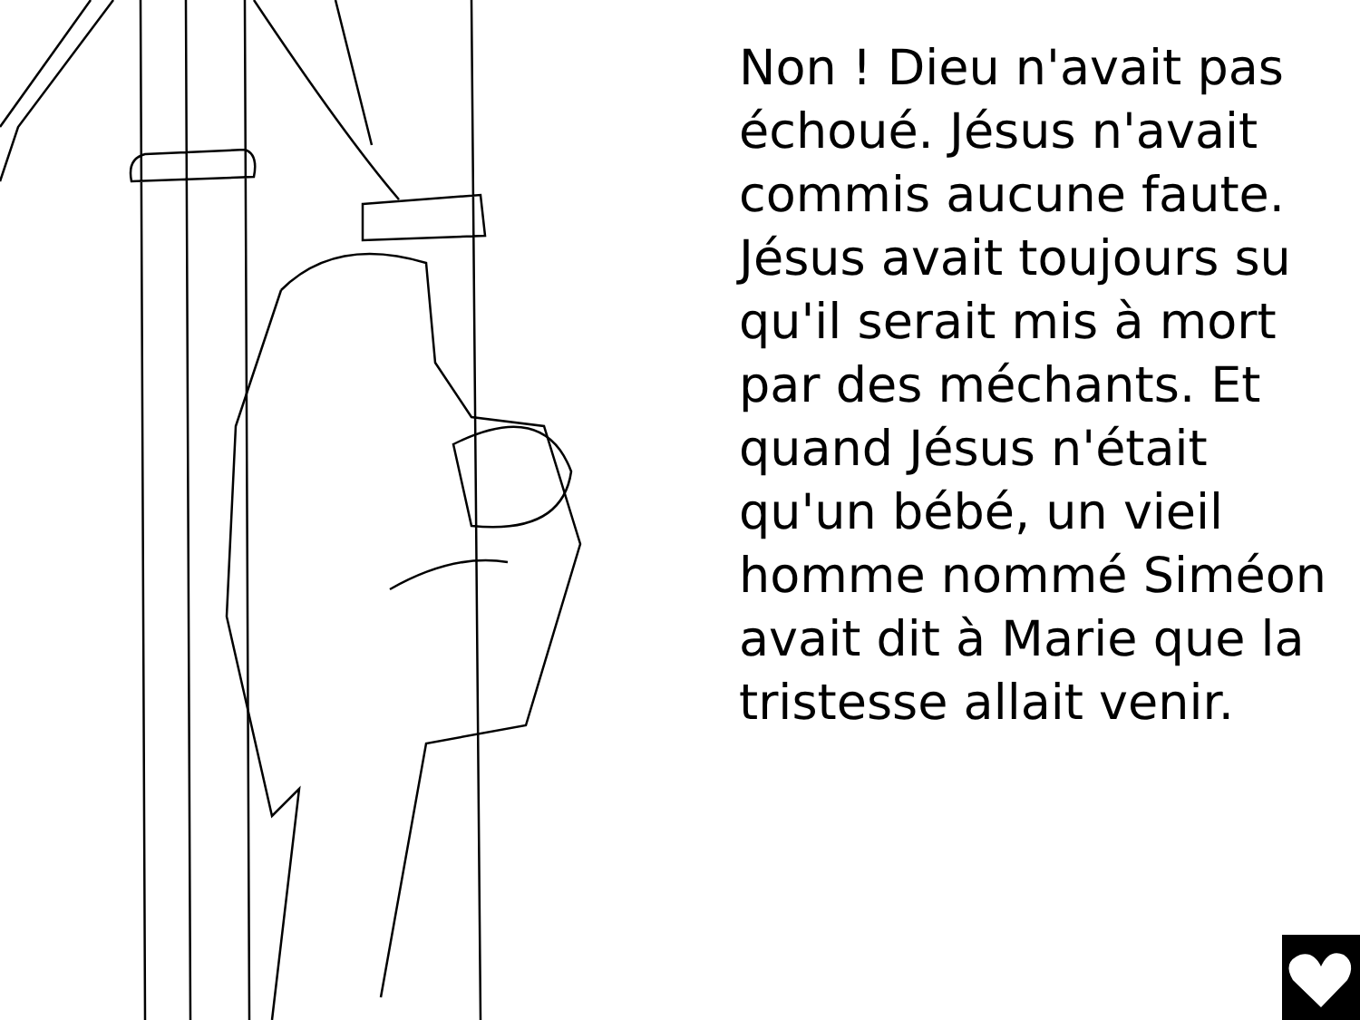Non ! Dieu n'avait pas échoué. Jésus n'avait commis aucune faute. Jésus avait toujours su qu'il serait mis à mort par des méchants. Et quand Jésus n'était qu'un bébé, un vieil homme nommé Siméon avait dit à Marie que la tristesse allait venir.